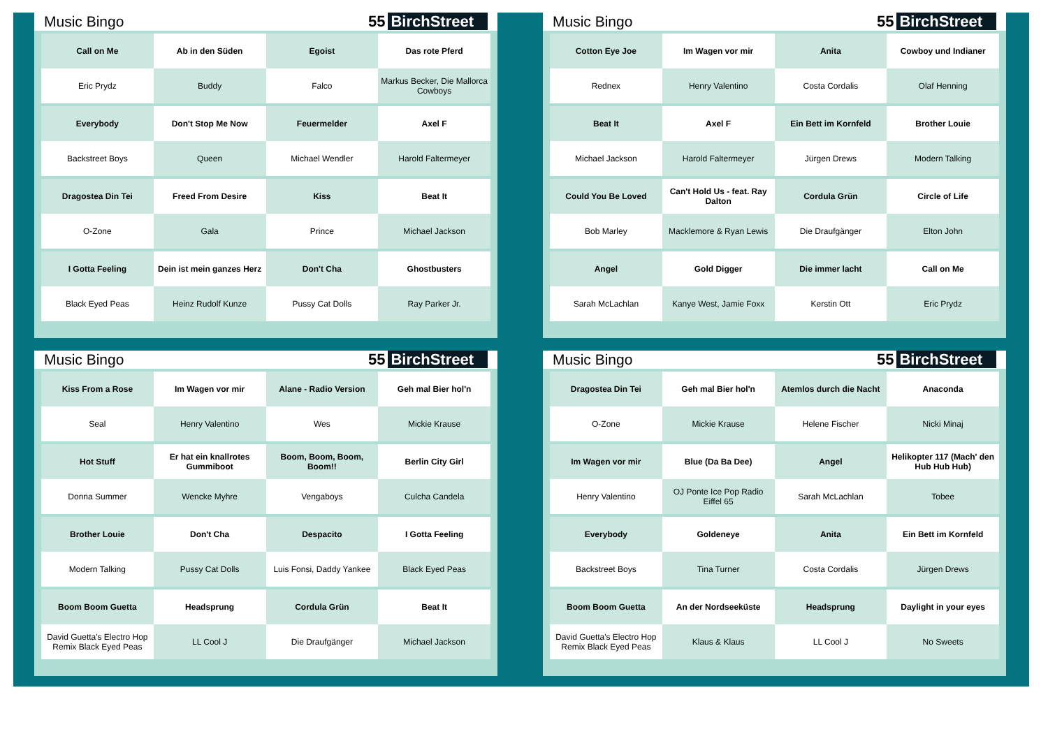Music Bingo 55 BirchStreet
| Call on Me | Ab in den Süden | Egoist | Das rote Pferd |
| Eric Prydz | Buddy | Falco | Markus Becker, Die Mallorca Cowboys |
| Everybody | Don't Stop Me Now | Feuermelder | Axel F |
| Backstreet Boys | Queen | Michael Wendler | Harold Faltermeyer |
| Dragostea Din Tei | Freed From Desire | Kiss | Beat It |
| O-Zone | Gala | Prince | Michael Jackson |
| I Gotta Feeling | Dein ist mein ganzes Herz | Don't Cha | Ghostbusters |
| Black Eyed Peas | Heinz Rudolf Kunze | Pussy Cat Dolls | Ray Parker Jr. |
Music Bingo 55 BirchStreet
| Cotton Eye Joe | Im Wagen vor mir | Anita | Cowboy und Indianer |
| Rednex | Henry Valentino | Costa Cordalis | Olaf Henning |
| Beat It | Axel F | Ein Bett im Kornfeld | Brother Louie |
| Michael Jackson | Harold Faltermeyer | Jürgen Drews | Modern Talking |
| Could You Be Loved | Can't Hold Us - feat. Ray Dalton | Cordula Grün | Circle of Life |
| Bob Marley | Macklemore & Ryan Lewis | Die Draufgänger | Elton John |
| Angel | Gold Digger | Die immer lacht | Call on Me |
| Sarah McLachlan | Kanye West, Jamie Foxx | Kerstin Ott | Eric Prydz |
Music Bingo 55 BirchStreet
| Kiss From a Rose | Im Wagen vor mir | Alane - Radio Version | Geh mal Bier hol'n |
| Seal | Henry Valentino | Wes | Mickie Krause |
| Hot Stuff | Er hat ein knallrotes Gummiboot | Boom, Boom, Boom, Boom!! | Berlin City Girl |
| Donna Summer | Wencke Myhre | Vengaboys | Culcha Candela |
| Brother Louie | Don't Cha | Despacito | I Gotta Feeling |
| Modern Talking | Pussy Cat Dolls | Luis Fonsi, Daddy Yankee | Black Eyed Peas |
| Boom Boom Guetta | Headsprung | Cordula Grün | Beat It |
| David Guetta's Electro Hop Remix Black Eyed Peas | LL Cool J | Die Draufgänger | Michael Jackson |
Music Bingo 55 BirchStreet
| Dragostea Din Tei | Geh mal Bier hol'n | Atemlos durch die Nacht | Anaconda |
| O-Zone | Mickie Krause | Helene Fischer | Nicki Minaj |
| Im Wagen vor mir | Blue (Da Ba Dee) | Angel | Helikopter 117 (Mach' den Hub Hub Hub) |
| Henry Valentino | OJ Ponte Ice Pop Radio Eiffel 65 | Sarah McLachlan | Tobee |
| Everybody | Goldeneye | Anita | Ein Bett im Kornfeld |
| Backstreet Boys | Tina Turner | Costa Cordalis | Jürgen Drews |
| Boom Boom Guetta | An der Nordseeküste | Headsprung | Daylight in your eyes |
| David Guetta's Electro Hop Remix Black Eyed Peas | Klaus & Klaus | LL Cool J | No Sweets |